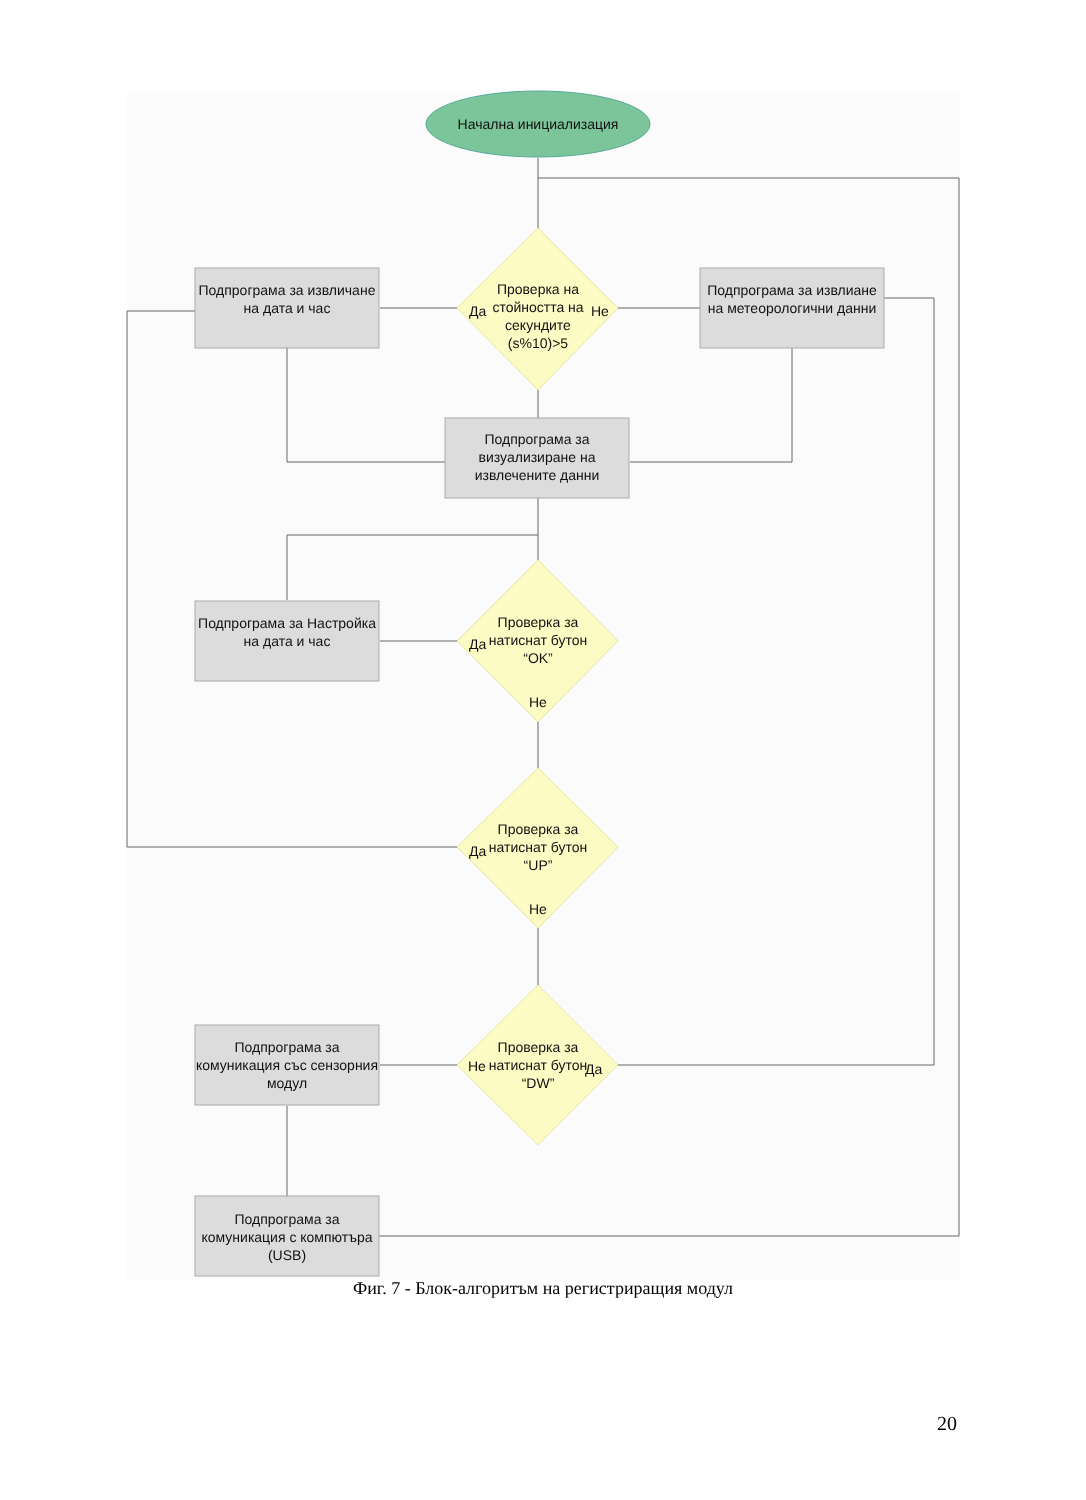Начална инициализация
Подпрограма за извличане на дата и час
Проверка на стойността на секундите (s%10)>5
Да Не
Подпрограма за извлиане на метеорологични данни
Подпрограма за визуализиране на извлечените данни
Подпрограма за Настройка на дата и час
Проверка за натиснат бутон “OK”
Да
Не
Проверка за натиснат бутон “UP”
Да
Не
Подпрограма за комуникация със сензорния модул
Проверка за натиснат бутон “DW”
Не Да
Подпрограма за комуникация с компютъра (USB)
Фиг. 7 - Блок-алгоритъм на регистриращия модул
20